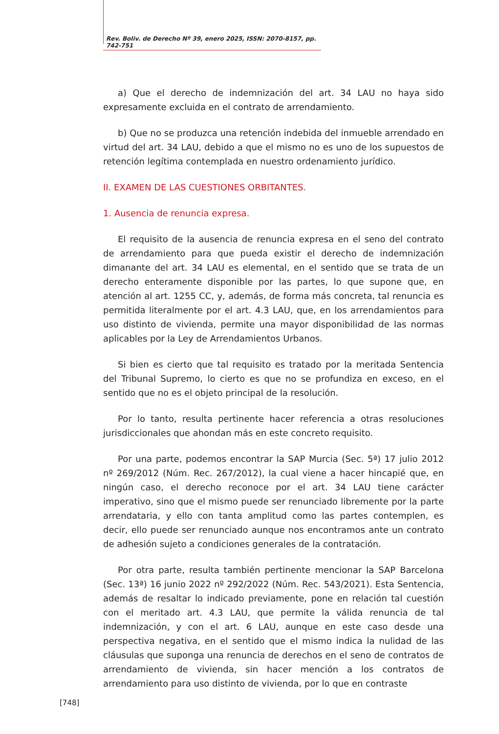Rev. Boliv. de Derecho Nº 39, enero 2025, ISSN: 2070-8157, pp. 742-751
a) Que el derecho de indemnización del art. 34 LAU no haya sido expresamente excluida en el contrato de arrendamiento.
b) Que no se produzca una retención indebida del inmueble arrendado en virtud del art. 34 LAU, debido a que el mismo no es uno de los supuestos de retención legítima contemplada en nuestro ordenamiento jurídico.
II. EXAMEN DE LAS CUESTIONES ORBITANTES.
1. Ausencia de renuncia expresa.
El requisito de la ausencia de renuncia expresa en el seno del contrato de arrendamiento para que pueda existir el derecho de indemnización dimanante del art. 34 LAU es elemental, en el sentido que se trata de un derecho enteramente disponible por las partes, lo que supone que, en atención al art. 1255 CC, y, además, de forma más concreta, tal renuncia es permitida literalmente por el art. 4.3 LAU, que, en los arrendamientos para uso distinto de vivienda, permite una mayor disponibilidad de las normas aplicables por la Ley de Arrendamientos Urbanos.
Si bien es cierto que tal requisito es tratado por la meritada Sentencia del Tribunal Supremo, lo cierto es que no se profundiza en exceso, en el sentido que no es el objeto principal de la resolución.
Por lo tanto, resulta pertinente hacer referencia a otras resoluciones jurisdiccionales que ahondan más en este concreto requisito.
Por una parte, podemos encontrar la SAP Murcia (Sec. 5ª) 17 julio 2012 nº 269/2012 (Núm. Rec. 267/2012), la cual viene a hacer hincapié que, en ningún caso, el derecho reconoce por el art. 34 LAU tiene carácter imperativo, sino que el mismo puede ser renunciado libremente por la parte arrendataria, y ello con tanta amplitud como las partes contemplen, es decir, ello puede ser renunciado aunque nos encontramos ante un contrato de adhesión sujeto a condiciones generales de la contratación.
Por otra parte, resulta también pertinente mencionar la SAP Barcelona (Sec. 13ª) 16 junio 2022 nº 292/2022 (Núm. Rec. 543/2021). Esta Sentencia, además de resaltar lo indicado previamente, pone en relación tal cuestión con el meritado art. 4.3 LAU, que permite la válida renuncia de tal indemnización, y con el art. 6 LAU, aunque en este caso desde una perspectiva negativa, en el sentido que el mismo indica la nulidad de las cláusulas que suponga una renuncia de derechos en el seno de contratos de arrendamiento de vivienda, sin hacer mención a los contratos de arrendamiento para uso distinto de vivienda, por lo que en contraste
[748]